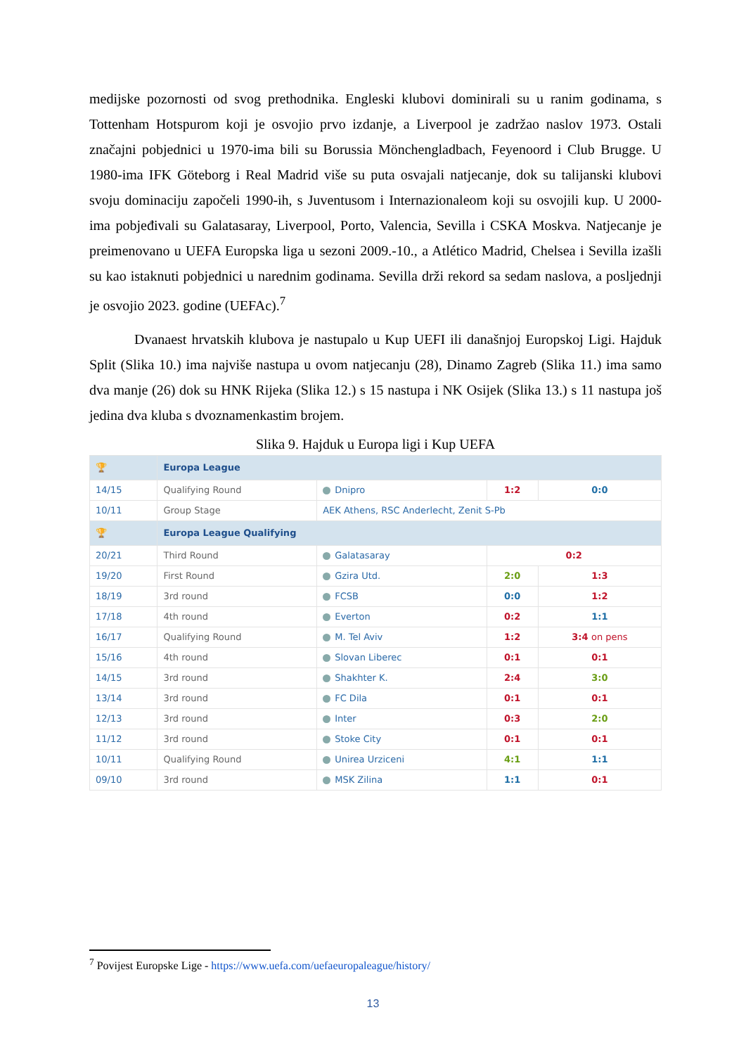medijske pozornosti od svog prethodnika. Engleski klubovi dominirali su u ranim godinama, s Tottenham Hotspurom koji je osvojio prvo izdanje, a Liverpool je zadržao naslov 1973. Ostali značajni pobjednici u 1970-ima bili su Borussia Mönchengladbach, Feyenoord i Club Brugge. U 1980-ima IFK Göteborg i Real Madrid više su puta osvajali natjecanje, dok su talijanski klubovi svoju dominaciju započeli 1990-ih, s Juventusom i Internazionaleom koji su osvojili kup. U 2000-ima pobjeđivali su Galatasaray, Liverpool, Porto, Valencia, Sevilla i CSKA Moskva. Natjecanje je preimenovano u UEFA Europska liga u sezoni 2009.-10., a Atlético Madrid, Chelsea i Sevilla izašli su kao istaknuti pobjednici u narednim godinama. Sevilla drži rekord sa sedam naslova, a posljednji je osvojio 2023. godine (UEFAc).<sup>7</sup>
Dvanaest hrvatskih klubova je nastupalo u Kup UEFI ili današnjoj Europskoj Ligi. Hajduk Split (Slika 10.) ima najviše nastupa u ovom natjecanju (28), Dinamo Zagreb (Slika 11.) ima samo dva manje (26) dok su HNK Rijeka (Slika 12.) s 15 nastupa i NK Osijek (Slika 13.) s 11 nastupa još jedina dva kluba s dvoznamenkastim brojem.
Slika 9. Hajduk u Europa ligi i Kup UEFA
| 🏆 | Europa League | | | |
| 14/15 | Qualifying Round | Dnipro | 1:2 | 0:0 |
| 10/11 | Group Stage | AEK Athens, RSC Anderlecht, Zenit S-Pb | | |
| 🏆 | Europa League Qualifying | | | |
| 20/21 | Third Round | Galatasaray | 0:2 | |
| 19/20 | First Round | Gzira Utd. | 2:0 | 1:3 |
| 18/19 | 3rd round | FCSB | 0:0 | 1:2 |
| 17/18 | 4th round | Everton | 0:2 | 1:1 |
| 16/17 | Qualifying Round | M. Tel Aviv | 1:2 | 3:4 on pens |
| 15/16 | 4th round | Slovan Liberec | 0:1 | 0:1 |
| 14/15 | 3rd round | Shakhter K. | 2:4 | 3:0 |
| 13/14 | 3rd round | FC Dila | 0:1 | 0:1 |
| 12/13 | 3rd round | Inter | 0:3 | 2:0 |
| 11/12 | 3rd round | Stoke City | 0:1 | 0:1 |
| 10/11 | Qualifying Round | Unirea Urziceni | 4:1 | 1:1 |
| 09/10 | 3rd round | MSK Zilina | 1:1 | 0:1 |
<sup>7</sup> Povijest Europske Lige - https://www.uefa.com/uefaeuropaleague/history/
13